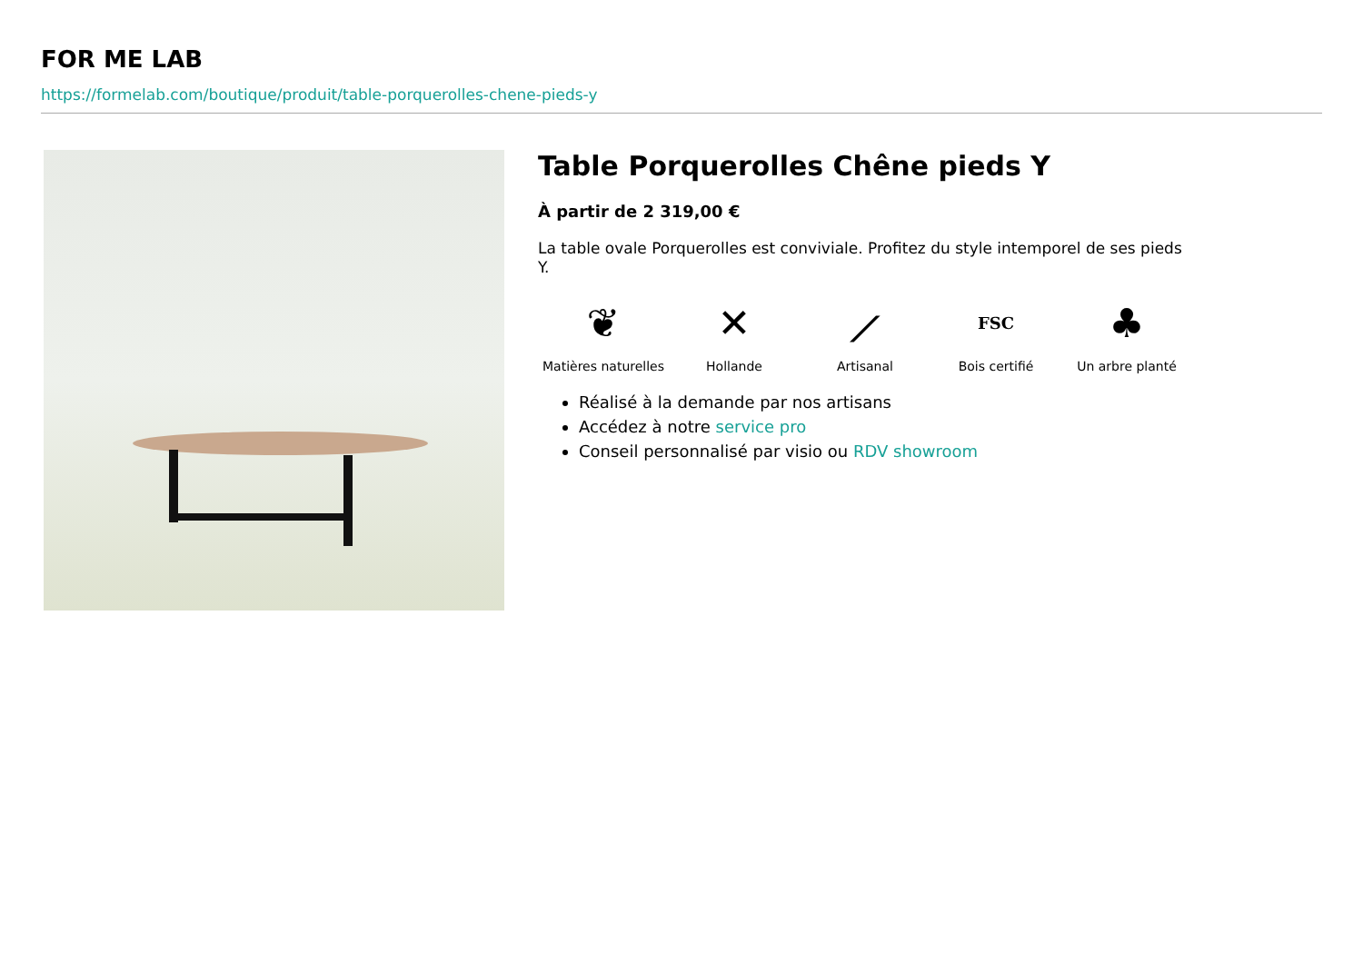FOR ME LAB
https://formelab.com/boutique/produit/table-porquerolles-chene-pieds-y
Table Porquerolles Chêne pieds Y
À partir de 2 319,00 €
La table ovale Porquerolles est conviviale. Profitez du style intemporel de ses pieds Y.
❦
Matières naturelles
✕
Hollande
⟋
Artisanal
FSC
Bois certifié
♣
Un arbre planté
Réalisé à la demande par nos artisans
Accédez à notre service pro
Conseil personnalisé par visio ou RDV showroom